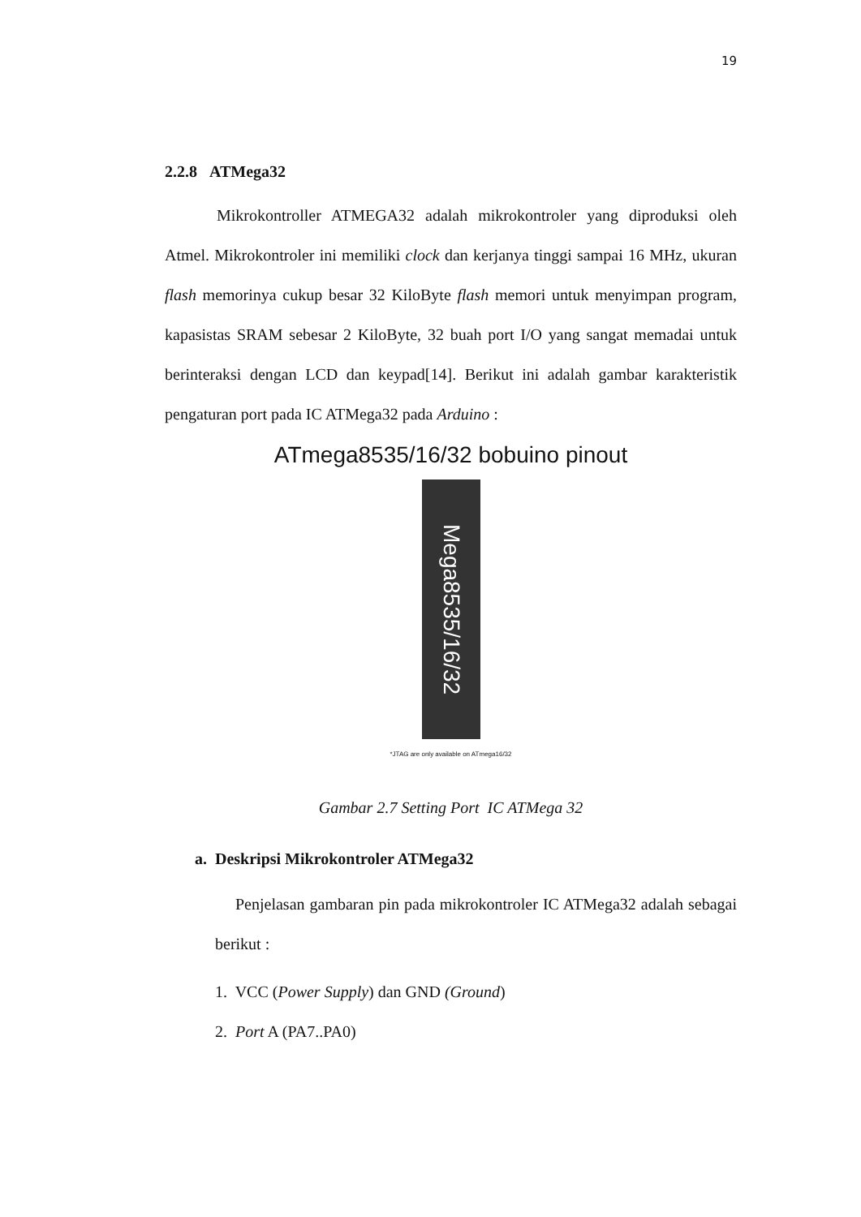19
2.2.8 ATMega32
Mikrokontroller ATMEGA32 adalah mikrokontroler yang diproduksi oleh Atmel. Mikrokontroler ini memiliki clock dan kerjanya tinggi sampai 16 MHz, ukuran flash memorinya cukup besar 32 KiloByte flash memori untuk menyimpan program, kapasistas SRAM sebesar 2 KiloByte, 32 buah port I/O yang sangat memadai untuk berinteraksi dengan LCD dan keypad[14]. Berikut ini adalah gambar karakteristik pengaturan port pada IC ATMega32 pada Arduino :
ATmega8535/16/32 bobuino pinout
Mega8535/16/32
*JTAG are only available on ATmega16/32
Gambar 2.7 Setting Port IC ATMega 32
a. Deskripsi Mikrokontroler ATMega32
Penjelasan gambaran pin pada mikrokontroler IC ATMega32 adalah sebagai berikut :
1. VCC (Power Supply) dan GND (Ground)
2. Port A (PA7..PA0)